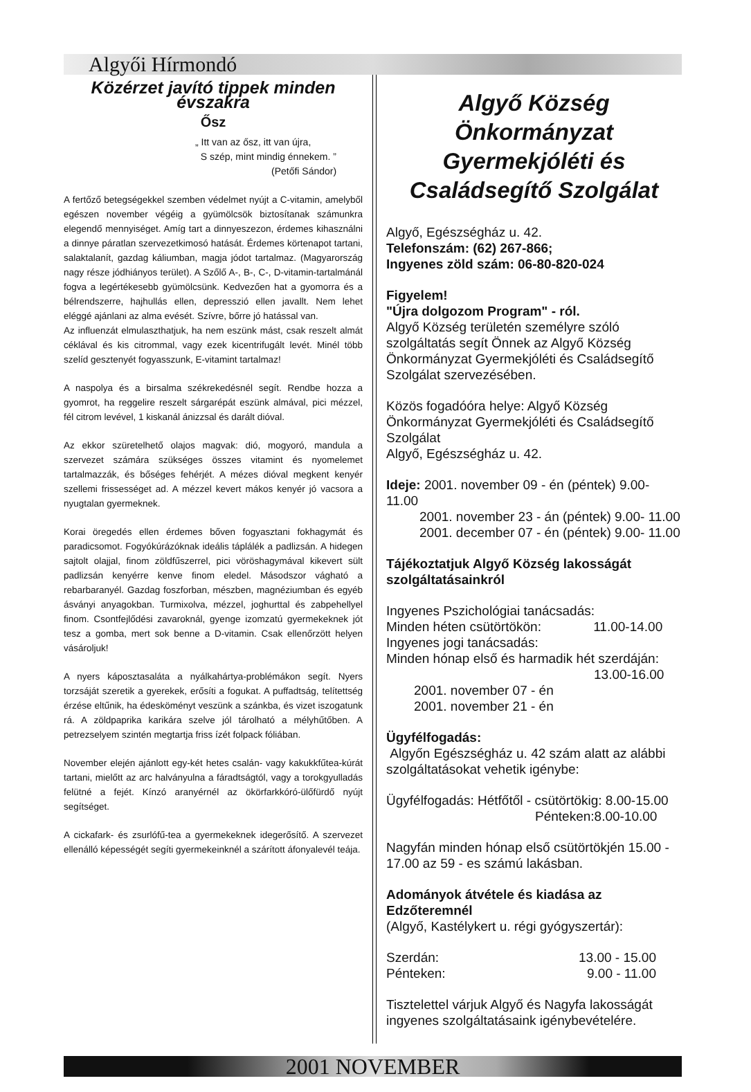Algyői Hírmondó
Közérzet javító tippek minden évszakra
Ősz
„ Itt van az ősz, itt van újra,
S szép, mint mindig énnekem. ”
(Petőfi Sándor)
A fertőző betegségekkel szemben védelmet nyújt a C-vitamin, amelyből egészen november végéig a gyümölcsök biztosítanak számunkra elegendő mennyiséget. Amíg tart a dinnyeszezon, érdemes kihasználni a dinnye páratlan szervezetkimosó hatását. Érdemes körtenapot tartani, salaktalanít, gazdag káliumban, magja jódot tartalmaz. (Magyarország nagy része jódhiányos terület). A Szőlő A-, B-, C-, D-vitamin-tartalmánál fogva a legértékesebb gyümölcsünk. Kedvezően hat a gyomorra és a bélrendszerre, hajhullás ellen, depresszió ellen javallt. Nem lehet eléggé ajánlani az alma evését. Szívre, bőrre jó hatással van.
Az influenzát elmulaszthatjuk, ha nem eszünk mást, csak reszelt almát céklával és kis citrommal, vagy ezek kicentrifugált levét. Minél több szelíd gesztenyét fogyasszunk, E-vitamint tartalmaz!
A naspolya és a birsalma székrekedésnél segít. Rendbe hozza a gyomrot, ha reggelire reszelt sárgarépát eszünk almával, pici mézzel, fél citrom levével, 1 kiskanál ánizzsal és darált dióval.
Az ekkor szüretelhető olajos magvak: dió, mogyoró, mandula a szervezet számára szükséges összes vitamint és nyomelemet tartalmazzák, és bőséges fehérjét. A mézes dióval megkent kenyér szellemi frissességet ad. A mézzel kevert mákos kenyér jó vacsora a nyugtalan gyermeknek.
Korai öregedés ellen érdemes bőven fogyasztani fokhagymát és paradicsomot. Fogyókúrázóknak ideális táplálék a padlizsán. A hidegen sajtolt olajjal, finom zöldfűszerrel, pici vöröshagymával kikevert sült padlizsán kenyérre kenve finom eledel. Másodszor vágható a rebarbaranyél. Gazdag foszforban, mészben, magnéziumban és egyéb ásványi anyagokban. Turmixolva, mézzel, joghurttal és zabpehellyel finom. Csontfejlődési zavaroknál, gyenge izomzatú gyermekeknek jót tesz a gomba, mert sok benne a D-vitamin. Csak ellenőrzött helyen vásároljuk!
A nyers káposztasaláta a nyálkahártya-problémákon segít. Nyers torzsáját szeretik a gyerekek, erősíti a fogukat. A puffadtság, telítettség érzése eltűnik, ha édesköményt veszünk a szánkba, és vizet iszogatunk rá. A zöldpaprika karikára szelve jól tárolható a mélyhűtőben. A petrezselyem szintén megtartja friss ízét folpack fóliában.
November elején ajánlott egy-két hetes csalán- vagy kakukkfűtea-kúrát tartani, mielőtt az arc halványulna a fáradtságtól, vagy a torokgyulladás felütné a fejét. Kínzó aranyérnél az ökörfarkkóró-ülőfürdő nyújt segítséget.
A cickafark- és zsurlófű-tea a gyermekeknek idegerősítő. A szervezet ellenálló képességét segíti gyermekeinknél a szárított áfonyalevél teája.
Algyő Község Önkormányzat Gyermekjóléti és Családsegítő Szolgálat
Algyő, Egészségház u. 42.
Telefonszám: (62) 267-866;
Ingyenes zöld szám: 06-80-820-024
Figyelem!
"Újra dolgozom Program" - ról.
Algyő Község területén személyre szóló szolgáltatás segít Önnek az Algyő Község Önkormányzat Gyermekjóléti és Családsegítő Szolgálat szervezésében.
Közös fogadóóra helye: Algyő Község Önkormányzat Gyermekjóléti és Családsegítő Szolgálat
Algyő, Egészségház u. 42.
Ideje: 2001. november 09 - én (péntek) 9.00- 11.00
2001. november 23 - án (péntek) 9.00- 11.00
2001. december 07 - én (péntek) 9.00- 11.00
Tájékoztatjuk Algyő Község lakosságát szolgáltatásainkról
Ingyenes Pszichológiai tanácsadás:
Minden héten csütörtökön: 11.00-14.00
Ingyenes jogi tanácsadás:
Minden hónap első és harmadik hét szerdáján:
13.00-16.00
2001. november 07 - én
2001. november 21 - én
Ügyfélfogadás:
Algyőn Egészségház u. 42 szám alatt az alábbi szolgáltatásokat vehetik igénybe:
Ügyfélfogadás: Hétfőtől - csütörtökig: 8.00-15.00
Pénteken:8.00-10.00
Nagyfán minden hónap első csütörtökjén 15.00 - 17.00 az 59 - es számú lakásban.
Adományok átvétele és kiadása az Edzőteremnél
(Algyő, Kastélykert u. régi gyógyszertár):
Szerdán: 13.00 - 15.00
Pénteken: 9.00 - 11.00
Tisztelettel várjuk Algyő és Nagyfa lakosságát ingyenes szolgáltatásaink igénybevételére.
2001 NOVEMBER